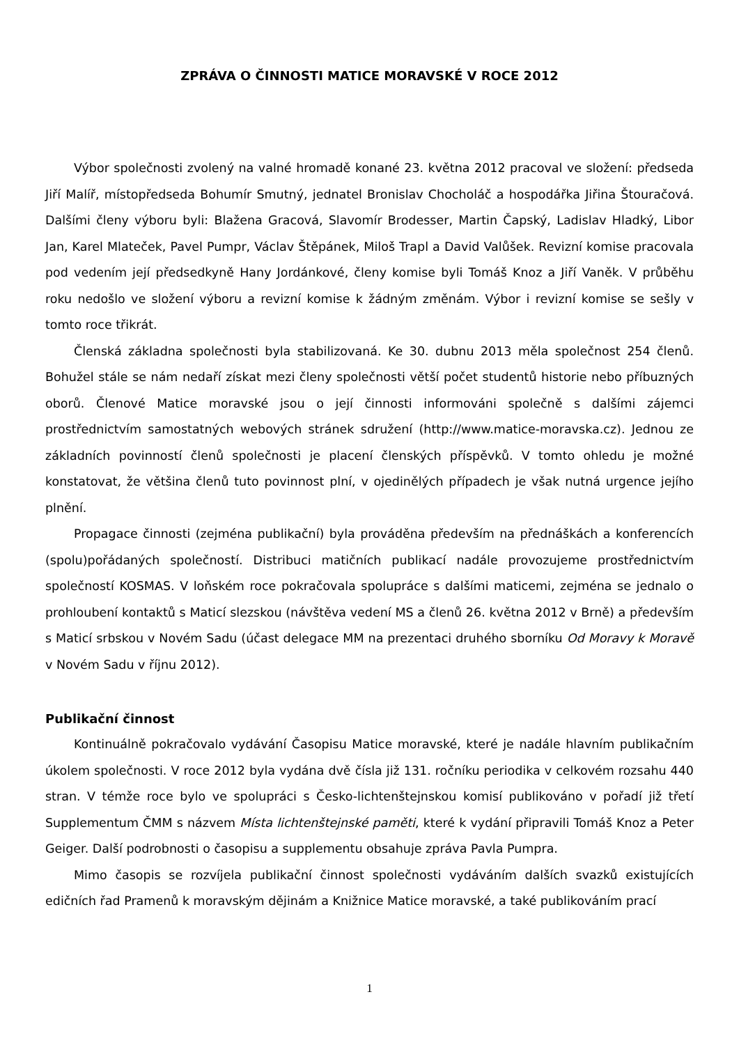ZPRÁVA O ČINNOSTI MATICE MORAVSKÉ V ROCE 2012
Výbor společnosti zvolený na valné hromadě konané 23. května 2012 pracoval ve složení: předseda Jiří Malíř, místopředseda Bohumír Smutný, jednatel Bronislav Chocholáč a hospodářka Jiřina Štouračová. Dalšími členy výboru byli: Blažena Gracová, Slavomír Brodesser, Martin Čapský, Ladislav Hladký, Libor Jan, Karel Mlateček, Pavel Pumpr, Václav Štěpánek, Miloš Trapl a David Valůšek. Revizní komise pracovala pod vedením její předsedkyně Hany Jordánkové, členy komise byli Tomáš Knoz a Jiří Vaněk. V průběhu roku nedošlo ve složení výboru a revizní komise k žádným změnám. Výbor i revizní komise se sešly v tomto roce třikrát.
Členská základna společnosti byla stabilizovaná. Ke 30. dubnu 2013 měla společnost 254 členů. Bohužel stále se nám nedaří získat mezi členy společnosti větší počet studentů historie nebo příbuzných oborů. Členové Matice moravské jsou o její činnosti informováni společně s dalšími zájemci prostřednictvím samostatných webových stránek sdružení (http://www.matice-moravska.cz). Jednou ze základních povinností členů společnosti je placení členských příspěvků. V tomto ohledu je možné konstatovat, že většina členů tuto povinnost plní, v ojedinělých případech je však nutná urgence jejího plnění.
Propagace činnosti (zejména publikační) byla prováděna především na přednáškách a konferencích (spolu)pořádaných společností. Distribuci matičních publikací nadále provozujeme prostřednictvím společností KOSMAS. V loňském roce pokračovala spolupráce s dalšími maticemi, zejména se jednalo o prohloubení kontaktů s Maticí slezskou (návštěva vedení MS a členů 26. května 2012 v Brně) a především s Maticí srbskou v Novém Sadu (účast delegace MM na prezentaci druhého sborníku Od Moravy k Moravě v Novém Sadu v říjnu 2012).
Publikační činnost
Kontinuálně pokračovalo vydávání Časopisu Matice moravské, které je nadále hlavním publikačním úkolem společnosti. V roce 2012 byla vydána dvě čísla již 131. ročníku periodika v celkovém rozsahu 440 stran. V témže roce bylo ve spolupráci s Česko-lichtenštejnskou komisí publikováno v pořadí již třetí Supplementum ČMM s názvem Místa lichtenštejnské paměti, které k vydání připravili Tomáš Knoz a Peter Geiger. Další podrobnosti o časopisu a supplementu obsahuje zpráva Pavla Pumpra.
Mimo časopis se rozvíjela publikační činnost společnosti vydáváním dalších svazků existujících edičních řad Pramenů k moravským dějinám a Knižnice Matice moravské, a také publikováním prací
1